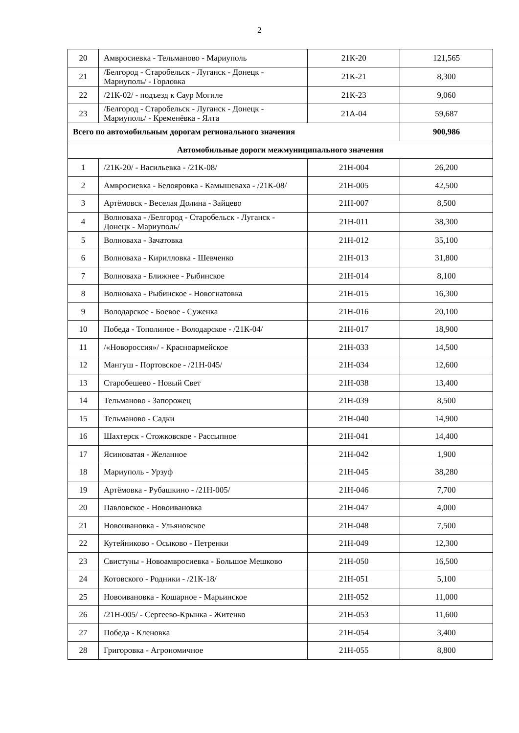2
| 20 | Амвросиевка - Тельманово - Мариуполь | 21К-20 | 121,565 |
| 21 | /Белгород - Старобельск - Луганск - Донецк - Мариуполь/ - Горловка | 21К-21 | 8,300 |
| 22 | /21К-02/ - подъезд к Саур Могиле | 21К-23 | 9,060 |
| 23 | /Белгород - Старобельск - Луганск - Донецк - Мариуполь/ - Кременёвка - Ялта | 21А-04 | 59,687 |
| Всего по автомобильным дорогам регионального значения | | | 900,986 |
| Автомобильные дороги межмуниципального значения | | | |
| 1 | /21К-20/ - Васильевка - /21К-08/ | 21Н-004 | 26,200 |
| 2 | Амвросиевка - Белояровка - Камышеваха - /21К-08/ | 21Н-005 | 42,500 |
| 3 | Артёмовск - Веселая Долина - Зайцево | 21Н-007 | 8,500 |
| 4 | Волноваха - /Белгород - Старобельск - Луганск - Донецк - Мариуполь/ | 21Н-011 | 38,300 |
| 5 | Волноваха - Зачатовка | 21Н-012 | 35,100 |
| 6 | Волноваха - Кирилловка - Шевченко | 21Н-013 | 31,800 |
| 7 | Волноваха - Ближнее - Рыбинское | 21Н-014 | 8,100 |
| 8 | Волноваха - Рыбинское - Новогнатовка | 21Н-015 | 16,300 |
| 9 | Володарское - Боевое - Суженка | 21Н-016 | 20,100 |
| 10 | Победа - Тополиное - Володарское - /21К-04/ | 21Н-017 | 18,900 |
| 11 | /«Новороссия»/ - Красноармейское | 21Н-033 | 14,500 |
| 12 | Мангуш - Портовское - /21Н-045/ | 21Н-034 | 12,600 |
| 13 | Старобешево - Новый Свет | 21Н-038 | 13,400 |
| 14 | Тельманово - Запорожец | 21Н-039 | 8,500 |
| 15 | Тельманово - Садки | 21Н-040 | 14,900 |
| 16 | Шахтерск - Стожковское - Рассыпное | 21Н-041 | 14,400 |
| 17 | Ясиноватая - Желанное | 21Н-042 | 1,900 |
| 18 | Мариуполь - Урзуф | 21Н-045 | 38,280 |
| 19 | Артёмовка - Рубашкино - /21Н-005/ | 21Н-046 | 7,700 |
| 20 | Павловское - Новоивановка | 21Н-047 | 4,000 |
| 21 | Новоивановка - Ульяновское | 21Н-048 | 7,500 |
| 22 | Кутейниково - Осыково - Петренки | 21Н-049 | 12,300 |
| 23 | Свистуны - Новоамвросиевка - Большое Мешково | 21Н-050 | 16,500 |
| 24 | Котовского - Родники - /21К-18/ | 21Н-051 | 5,100 |
| 25 | Новоивановка - Кошарное - Марьинское | 21Н-052 | 11,000 |
| 26 | /21Н-005/ - Сергеево-Крынка - Житенко | 21Н-053 | 11,600 |
| 27 | Победа - Кленовка | 21Н-054 | 3,400 |
| 28 | Григоровка - Агрономичное | 21Н-055 | 8,800 |